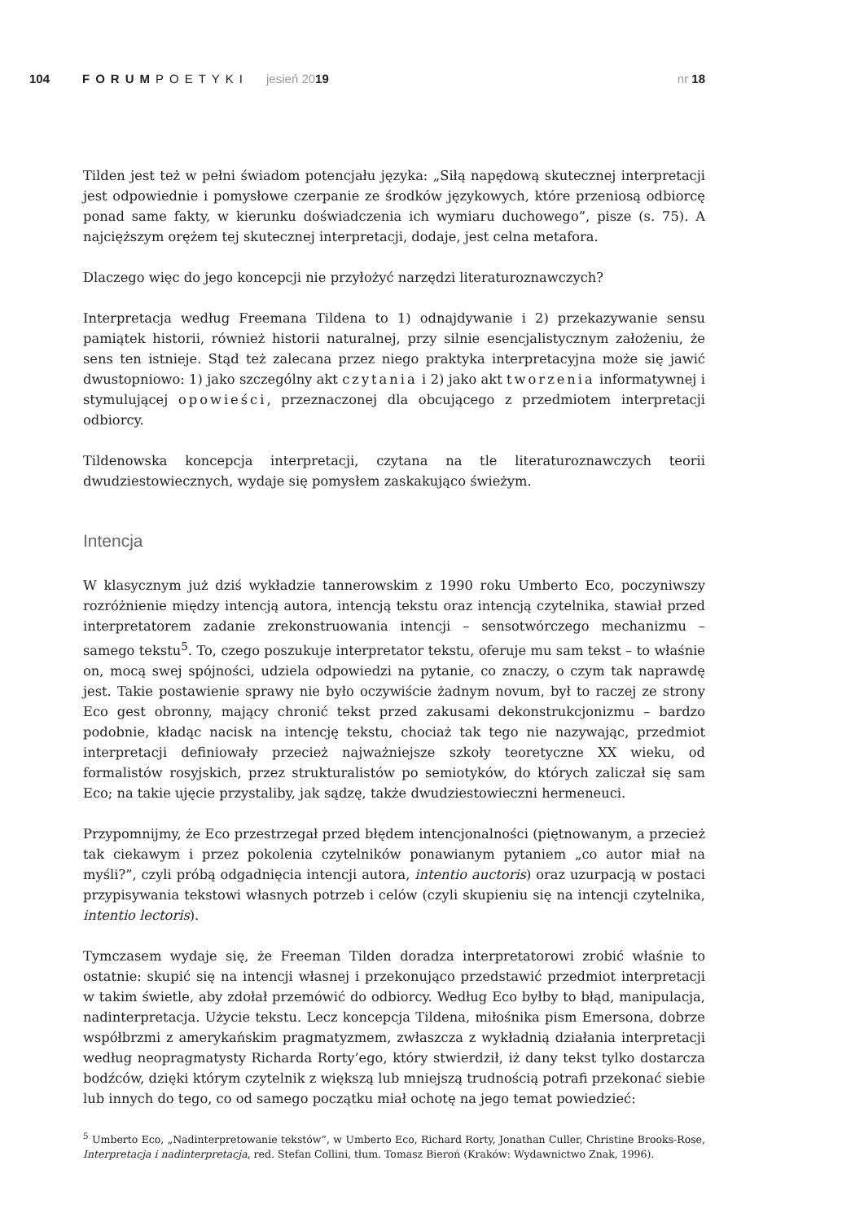104 FORUMPOETYKI jesień 2019 nr 18
Tilden jest też w pełni świadom potencjału języka: „Siłą napędową skutecznej interpretacji jest odpowiednie i pomysłowe czerpanie ze środków językowych, które przeniosą odbiorcę ponad same fakty, w kierunku doświadczenia ich wymiaru duchowego”, pisze (s. 75). A najcięższym orężem tej skutecznej interpretacji, dodaje, jest celna metafora.
Dlaczego więc do jego koncepcji nie przyłożyć narzędzi literaturoznawczych?
Interpretacja według Freemana Tildena to 1) odnajdywanie i 2) przekazywanie sensu pamiątek historii, również historii naturalnej, przy silnie esencjalistycznym założeniu, że sens ten istnieje. Stąd też zalecana przez niego praktyka interpretacyjna może się jawić dwustopniowo: 1) jako szczególny akt czytania i 2) jako akt tworzenia informatywnej i stymulującej opowieści, przeznaczonej dla obcującego z przedmiotem interpretacji odbiorcy.
Tildenowska koncepcja interpretacji, czytana na tle literaturoznawczych teorii dwudziestowiecznych, wydaje się pomysłem zaskakująco świeżym.
Intencja
W klasycznym już dziś wykładzie tannerowskim z 1990 roku Umberto Eco, poczyniwszy rozróżnienie między intencją autora, intencją tekstu oraz intencją czytelnika, stawiał przed interpretatorem zadanie zrekonstruowania intencji – sensotwórczego mechanizmu – samego tekstu<sup>5</sup>. To, czego poszukuje interpretator tekstu, oferuje mu sam tekst – to właśnie on, mocą swej spójności, udziela odpowiedzi na pytanie, co znaczy, o czym tak naprawdę jest. Takie postawienie sprawy nie było oczywiście żadnym novum, był to raczej ze strony Eco gest obronny, mający chronić tekst przed zakusami dekonstrukcjonizmu – bardzo podobnie, kładąc nacisk na intencję tekstu, chociaż tak tego nie nazywając, przedmiot interpretacji definiowały przecież najważniejsze szkoły teoretyczne XX wieku, od formalistów rosyjskich, przez strukturalistów po semiotyków, do których zaliczał się sam Eco; na takie ujęcie przystaliby, jak sądzę, także dwudziestowieczni hermeneuci.
Przypomnijmy, że Eco przestrzegał przed błędem intencjonalności (piętnowanym, a przecież tak ciekawym i przez pokolenia czytelników ponawianym pytaniem „co autor miał na myśli?”, czyli próbą odgadnięcia intencji autora, intentio auctoris) oraz uzurpacją w postaci przypisywania tekstowi własnych potrzeb i celów (czyli skupieniu się na intencji czytelnika, intentio lectoris).
Tymczasem wydaje się, że Freeman Tilden doradza interpretatorowi zrobić właśnie to ostatnie: skupić się na intencji własnej i przekonująco przedstawić przedmiot interpretacji w takim świetle, aby zdołał przemówić do odbiorcy. Według Eco byłby to błąd, manipulacja, nadinterpretacja. Użycie tekstu. Lecz koncepcja Tildena, miłośnika pism Emersona, dobrze współbrzmi z amerykańskim pragmatyzmem, zwłaszcza z wykładnią działania interpretacji według neopragmatysty Richarda Rorty’ego, który stwierdził, iż dany tekst tylko dostarcza bodźców, dzięki którym czytelnik z większą lub mniejszą trudnością potrafi przekonać siebie lub innych do tego, co od samego początku miał ochotę na jego temat powiedzieć:
<sup>5</sup> Umberto Eco, „Nadinterpretowanie tekstów”, w Umberto Eco, Richard Rorty, Jonathan Culler, Christine Brooks-Rose, Interpretacja i nadinterpretacja, red. Stefan Collini, tłum. Tomasz Bieroń (Kraków: Wydawnictwo Znak, 1996).